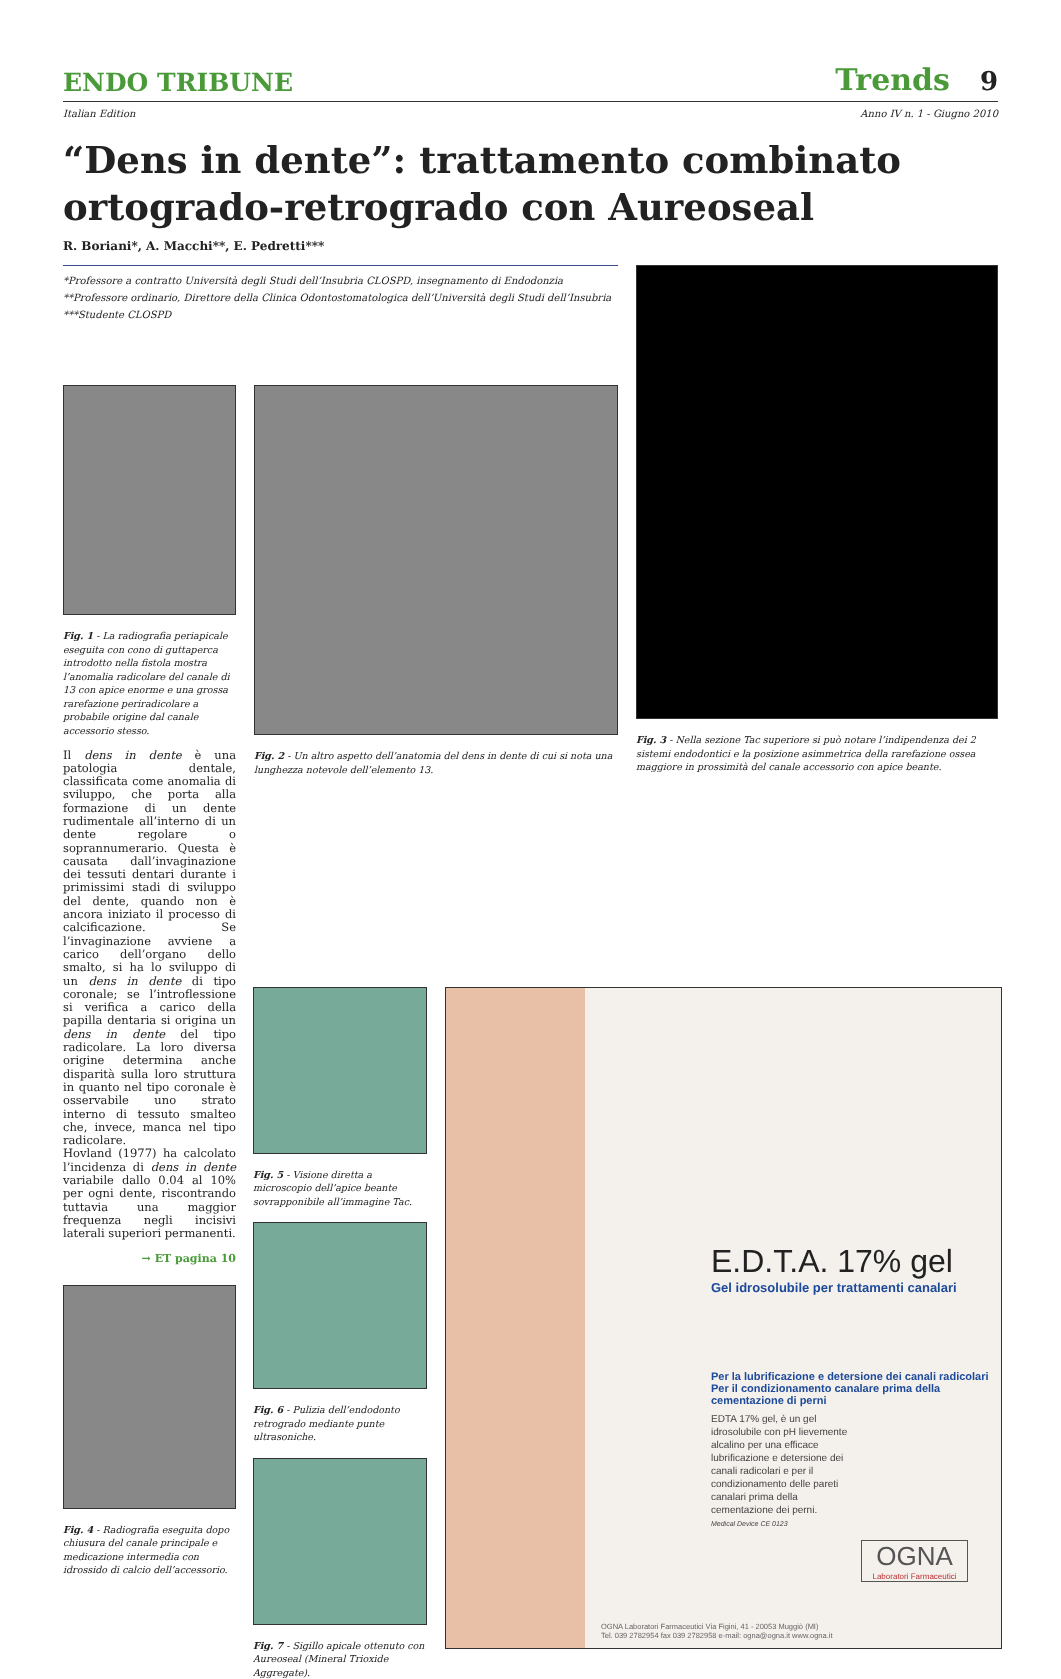ENDO TRIBUNE
Trends 9
Italian Edition Anno IV n. 1 - Giugno 2010
“Dens in dente”: trattamento combinato ortogrado-retrogrado con Aureoseal
R. Boriani*, A. Macchi**, E. Pedretti***
*Professore a contratto Università degli Studi dell’Insubria CLOSPD, insegnamento di Endodonzia
**Professore ordinario, Direttore della Clinica Odontostomatologica dell’Università degli Studi dell’Insubria
***Studente CLOSPD
Fig. 1 - La radiografia periapicale eseguita con cono di guttaperca introdotto nella fistola mostra l’anomalia radicolare del canale di 13 con apice enorme e una grossa rarefazione periradicolare a probabile origine dal canale accessorio stesso.
Il dens in dente è una patologia dentale, classificata come anomalia di sviluppo, che porta alla formazione di un dente rudimentale all’interno di un dente regolare o soprannumerario. Questa è causata dall’invaginazione dei tessuti dentari durante i primissimi stadi di sviluppo del dente, quando non è ancora iniziato il processo di calcificazione. Se l’invaginazione avviene a carico dell’organo dello smalto, si ha lo sviluppo di un dens in dente di tipo coronale; se l’introflessione si verifica a carico della papilla dentaria si origina un dens in dente del tipo radicolare. La loro diversa origine determina anche disparità sulla loro struttura in quanto nel tipo coronale è osservabile uno strato interno di tessuto smalteo che, invece, manca nel tipo radicolare.
Hovland (1977) ha calcolato l’incidenza di dens in dente variabile dallo 0.04 al 10% per ogni dente, riscontrando tuttavia una maggior frequenza negli incisivi laterali superiori permanenti.
→ ET pagina 10
Fig. 4 - Radiografia eseguita dopo chiusura del canale principale e medicazione intermedia con idrossido di calcio dell’accessorio.
Fig. 2 - Un altro aspetto dell’anatomia del dens in dente di cui si nota una lunghezza notevole dell’elemento 13.
Fig. 3 - Nella sezione Tac superiore si può notare l’indipendenza dei 2 sistemi endodontici e la posizione asimmetrica della rarefazione ossea maggiore in prossimità del canale accessorio con apice beante.
Fig. 5 - Visione diretta a microscopio dell’apice beante sovrapponibile all’immagine Tac.
Fig. 6 - Pulizia dell’endodonto retrogrado mediante punte ultrasoniche.
Fig. 7 - Sigillo apicale ottenuto con Aureoseal (Mineral Trioxide Aggregate).
E.D.T.A. 17% gel
Gel idrosolubile per trattamenti canalari
Per la lubrificazione e detersione dei canali radicolari
Per il condizionamento canalare prima della cementazione di perni
EDTA 17% gel, è un gel idrosolubile con pH lievemente alcalino per una efficace lubrificazione e detersione dei canali radicolari e per il condizionamento delle pareti canalari prima della cementazione dei perni.
Medical Device CE 0123
OGNA
Laboratori Farmaceutici
OGNA Laboratori Farmaceutici Via Figini, 41 - 20053 Muggiò (MI)
Tel. 039 2782954 fax 039 2782958 e-mail: ogna@ogna.it www.ogna.it